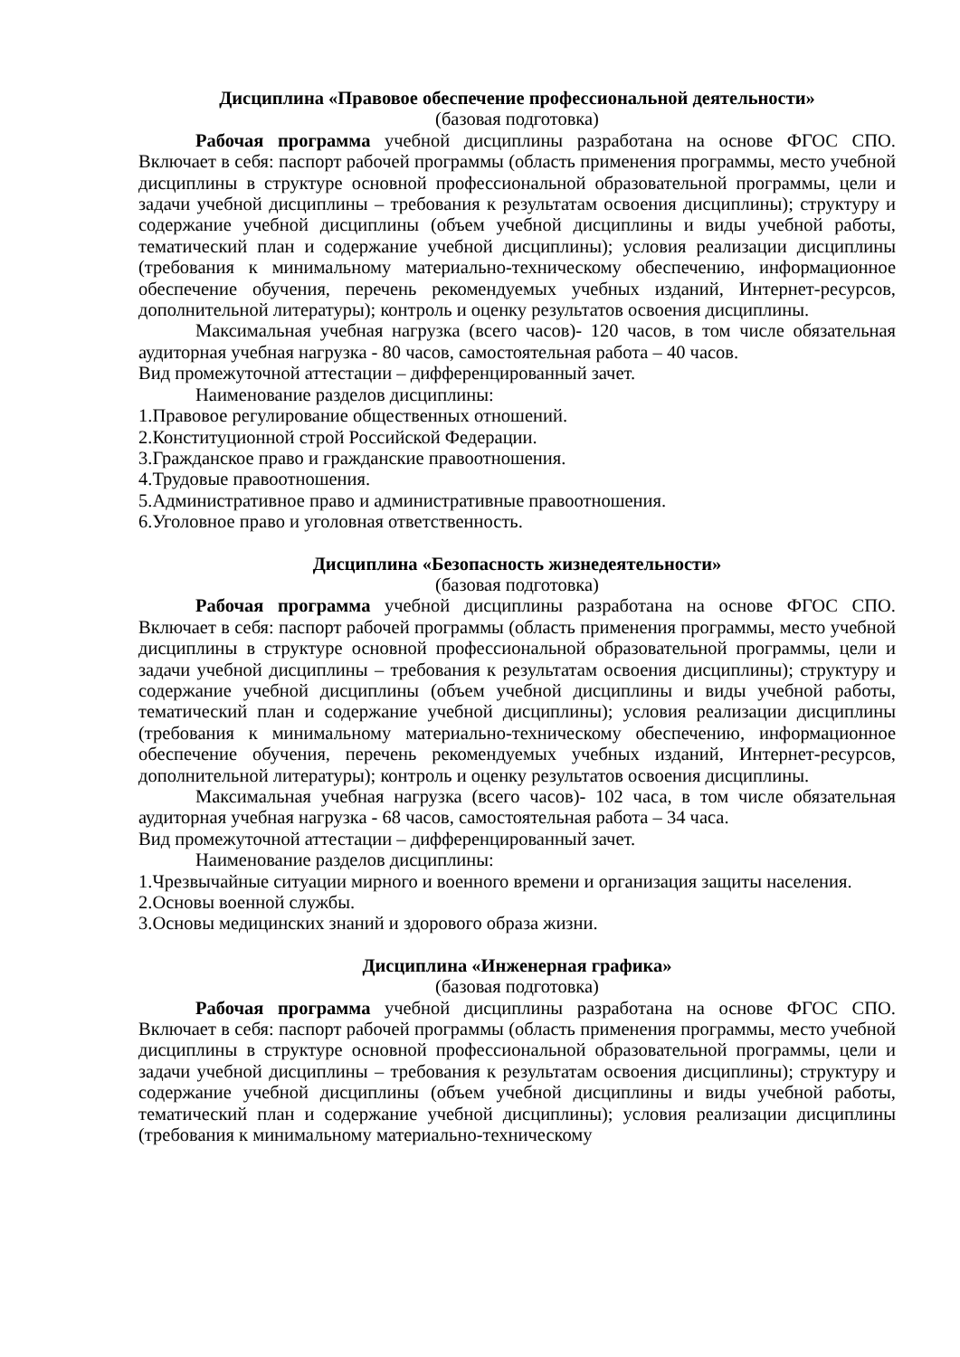Дисциплина «Правовое обеспечение профессиональной деятельности»
(базовая подготовка)
Рабочая программа учебной дисциплины разработана на основе ФГОС СПО. Включает в себя: паспорт рабочей программы (область применения программы, место учебной дисциплины в структуре основной профессиональной образовательной программы, цели и задачи учебной дисциплины – требования к результатам освоения дисциплины); структуру и содержание учебной дисциплины (объем учебной дисциплины и виды учебной работы, тематический план и содержание учебной дисциплины); условия реализации дисциплины (требования к минимальному материально-техническому обеспечению, информационное обеспечение обучения, перечень рекомендуемых учебных изданий, Интернет-ресурсов, дополнительной литературы); контроль и оценку результатов освоения дисциплины.
Максимальная учебная нагрузка (всего часов)- 120 часов, в том числе обязательная аудиторная учебная нагрузка - 80 часов, самостоятельная работа – 40 часов.
Вид промежуточной аттестации – дифференцированный зачет.
Наименование разделов дисциплины:
1.Правовое регулирование общественных отношений.
2.Конституционной строй Российской Федерации.
3.Гражданское право и гражданские правоотношения.
4.Трудовые правоотношения.
5.Административное право и административные правоотношения.
6.Уголовное право и уголовная ответственность.
Дисциплина «Безопасность жизнедеятельности»
(базовая подготовка)
Рабочая программа учебной дисциплины разработана на основе ФГОС СПО. Включает в себя: паспорт рабочей программы (область применения программы, место учебной дисциплины в структуре основной профессиональной образовательной программы, цели и задачи учебной дисциплины – требования к результатам освоения дисциплины); структуру и содержание учебной дисциплины (объем учебной дисциплины и виды учебной работы, тематический план и содержание учебной дисциплины); условия реализации дисциплины (требования к минимальному материально-техническому обеспечению, информационное обеспечение обучения, перечень рекомендуемых учебных изданий, Интернет-ресурсов, дополнительной литературы); контроль и оценку результатов освоения дисциплины.
Максимальная учебная нагрузка (всего часов)- 102 часа, в том числе обязательная аудиторная учебная нагрузка - 68 часов, самостоятельная работа – 34 часа.
Вид промежуточной аттестации – дифференцированный зачет.
Наименование разделов дисциплины:
1.Чрезвычайные ситуации мирного и военного времени и организация защиты населения.
2.Основы военной службы.
3.Основы медицинских знаний и здорового образа жизни.
Дисциплина «Инженерная графика»
(базовая подготовка)
Рабочая программа учебной дисциплины разработана на основе ФГОС СПО. Включает в себя: паспорт рабочей программы (область применения программы, место учебной дисциплины в структуре основной профессиональной образовательной программы, цели и задачи учебной дисциплины – требования к результатам освоения дисциплины); структуру и содержание учебной дисциплины (объем учебной дисциплины и виды учебной работы, тематический план и содержание учебной дисциплины); условия реализации дисциплины (требования к минимальному материально-техническому